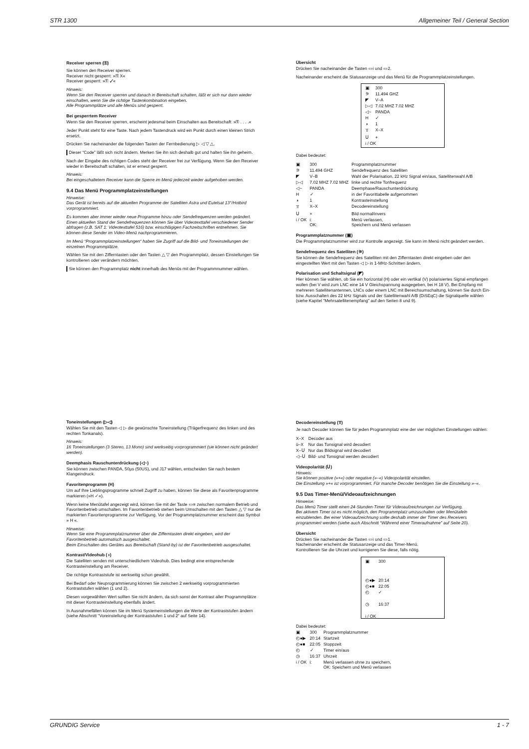STR 1300 Allgemeiner Teil / General Section
Receiver sperren (⚿)
Sie können den Receiver sperren.
Receiver nicht gesperrt: »⚿ X«
Receiver gesperrt: »⚿ ✓«
Hinweis:
Wenn Sie den Receiver sperren und danach in Bereitschaft schalten, läßt er sich nur dann wieder einschalten, wenn Sie die richtige Tastenkombination eingeben.
Alle Programmplätze und alle Menüs sind gesperrt.
Bei gesperrtem Receiver
Wenn Sie den Receiver sperren, erscheint jedesmal beim Einschalten aus Bereitschaft: »⚿ . . . .«
Jeder Punkt steht für eine Taste. Nach jedem Tastendruck wird ein Punkt durch einen kleinen Strich ersetzt.
Drücken Sie nacheinander die folgenden Tasten der Fernbedienung ▷ ◁ ▽ △.
Dieser “Code” läßt sich nicht ändern. Merken Sie ihn sich deshalb gut und halten Sie ihn geheim.
Nach der Eingabe des richtigen Codes steht der Receiver frei zur Verfügung. Wenn Sie den Receiver wieder in Bereitschaft schalten, ist er erneut gesperrt.
Hinweis:
Bei eingeschaltetem Receiver kann die Sperre im Menü jederzeit wieder aufgehoben werden.
9.4 Das Menü Programmplatzeinstellungen
Hinweise:
Das Gerät ist bereits auf die aktuellen Programme der Satelliten Astra und Eutelsat 13°/Hotbird vorprogrammiert.
Es kommen aber immer wieder neue Programme hinzu oder Sendefrequenzen werden geändert. Einen aktuellen Stand der Sendefrequenzen können Sie über Videotexttafel verschiedener Sender abfragen (z.B. SAT 1: Videotexttafel 516) bzw. einschlägigen Fachzeitschriften entnehmen. Sie können diese Sender im Video-Menü nachprogrammieren.
Im Menü “Programmplatzeinstellungen“ haben Sie Zugriff auf die Bild- und Toneinstellungen der einzelnen Programmplätze.
Wählen Sie mit den Zifferntasten oder den Tasten △ ▽ den Programmplatz, dessen Einstellungen Sie kontrollieren oder verändern möchten.
Sie können den Programmplatz nicht innerhalb des Menüs mit der Programmnummer wählen.
Übersicht
Drücken Sie nacheinander die Tasten ▭i und ▭2.
Nacheinander erscheint die Statusanzeige und das Menü für die Programmplatzeinstellungen.
| ▣ | 300 |
| ⚞ | 11.494 GHZ |
| ◤ | V–A |
| ▷◁ | 7.02 MHZ 7.02 MHZ |
| ◁~ | PANDA |
| H | ✓ |
| ◑ | 1 |
| ⫪ | X–X |
| Ս | + |
| i / OK | |
Dabei bedeutet:
| ▣ | 300 | Programmplatznummer |
| ⚞ | 11.494 GHZ | Sendefrequenz des Satelliten |
| ◤ | V–B | Wahl der Polarisation, 22 kHz Signal ein/aus, Satellitenwahl A/B |
| ▷◁ | 7.02 MHZ 7.02 MHZ | linke und rechte Tonfrequenz |
| ◁~ | PANDA | Deemphase/Rauschunterdrückung |
| H | ✓ | in der Favorittabelle aufgenommen |
| ◑ | 1 | Kontrasteinstellung |
| ⫪ | X–X | Decodereinstellung |
| Ս | + | Bild normal/invers |
| i / OK | i: OK: | Menü verlassen, Speichern und Menü verlassen |
Programmplatznummer (▣)
Die Programmplatznummer wird zur Kontrolle angezeigt. Sie kann im Menü nicht geändert werden.
Sendefrequenz des Satelliten (⚞)
Sie können die Sendefrequenz des Satelliten mit den Zifferntasten direkt eingeben oder den eingestellten Wert mit den Tasten ◁ ▷ in 1-MHz-Schritten ändern.
Polarisation und Schaltsignal (◤)
Hier können Sie wählen, ob Sie ein horizontal (H) oder ein vertikal (V) polarisiertes Signal empfangen wollen (bei V wird zum LNC eine 14 V Gleichspannung ausgegeben, bei H 18 V). Bei Empfang mit mehreren Satellitenantennen, LNCs oder einem LNC mit Bereichsumschaltung, können Sie durch Ein- bzw. Ausschalten des 22 kHz Signals und der Satellitenwahl A/B (DiSEqC) die Signalquelle wählen (siehe Kapitel “Mehrsatellitenempfang” auf den Seiten 8 und 9).
Toneinstellungen (▷◁)
Wählen Sie mit den Tasten ◁ ▷ die gewünschte Toneinstellung (Trägerfrequenz des linken und des rechten Tonkanals).
Hinweis:
16 Toneinstellungen (3 Stereo, 13 Mono) sind werkseitig vorprogrammiert (sie können nicht geändert werden).
Deemphasis Rauschunterdrückung (◁~)
Sie können zwischen PANDA, 50µs (50US), und J17 wählen, entscheiden Sie nach bestem Klangeindruck.
Favoritenprogramm (H)
Um auf Ihre Lieblingsprogramme schnell Zugriff zu haben, können Sie diese als Favoritenprogramme markieren (»H ✓«).
Wenn keine Menütafel angezeigt wird, können Sie mit der Taste ▭≡ zwischen normalem Betrieb und Favoritenbetrieb umschalten. Im Favoritenbetrieb stehen beim Umschalten mit den Tasten △ ▽ nur die markierten Favoritenprogramme zur Verfügung. Vor der Programmplatznummer erscheint das Symbol » H «.
Hinweise:
Wenn Sie eine Programmplatznummer über die Zifferntasten direkt eingeben, wird der Favoritenbetrieb automatisch ausgeschaltet.
Beim Einschalten des Gerätes aus Bereitschaft (Stand-by) ist der Favoritenbetrieb ausgeschaltet.
Kontrast/Videohub (◑)
Die Satelliten senden mit unterschiedlichem Videohub. Dies bedingt eine entsprechende Kontrasteinstellung am Receiver.
Die richtige Kontraststufe ist werkseitig schon gewählt.
Bei Bedarf oder Neuprogrammierung können Sie zwischen 2 werkseitig vorprogrammierten Kontraststufen wählen (1 und 2).
Diesen vorgewählten Wert sollten Sie nicht ändern, da sich sonst der Kontrast aller Programmplätze mit dieser Kontrasteinstellung ebenfalls ändert.
In Ausnahmefällen können Sie im Menü Systemeinstellungen die Werte der Kontraststufen ändern (siehe Abschnitt “Voreinstellung der Kontraststufen 1 und 2“ auf Seite 14).
Decodereinstellung (⫪)
Je nach Decoder können Sie für jeden Programmplatz eine der vier möglichen Einstellungen wählen:
| X–X | Decoder aus |
| ü–X | Nur das Tonsignal wird decodiert |
| X–Ս | Nur das Bildsignal wird decodiert |
| ◁–Ս | Bild- und Tonsignal werden decodiert |
Videopolarität (Ս)
Hinweis:
Sie können positive (»+«) oder negative (»–«) Videopolarität einstellen.
Die Einstellung »+« ist vorprogrammiert. Für manche Decoder benötigen Sie die Einstellung »–«.
9.5 Das Timer-Menü/Videoaufzeichnungen
Hinweise:
Das Menü Timer stellt einen 24-Stunden-Timer für Videoaufzeichnungen zur Verfügung.
Bei aktivem Timer ist es nicht möglich, den Programmplatz umzuschalten oder Menütafeln einzublenden. Bei einer Videoaufzeichnung sollte deshalb immer der Timer des Receivers programmiert werden (siehe auch Abschnitt “Während einer Timeraufnahme” auf Seite 20).
Übersicht
Drücken Sie nacheinander die Tasten ▭i und ▭1.
Nacheinander erscheint die Statusanzeige und das Timer-Menü.
Kontrollieren Sie die Uhrzeit und korrigieren Sie diese, falls nötig.
| ▣ | 300 |
| ◴●▶ | 20:14 |
| ◴●■ | 22:05 |
| ◴ | ✓ |
| ◷ | 16:37 |
| i / OK | |
Dabei bedeutet:
| ▣ | 300 | Programmplatznummer |
| ◴●▶ | 20:14 | Startzeit |
| ◴●■ | 22:05 | Stoppzeit |
| ◴ | ✓ | Timer ein/aus |
| ◷ | 16:37 | Uhrzeit |
| i / OK | i: | Menü verlassen ohne zu speichern, OK: Speichern und Menü verlassen |
GRUNDIG Service 1 - 7